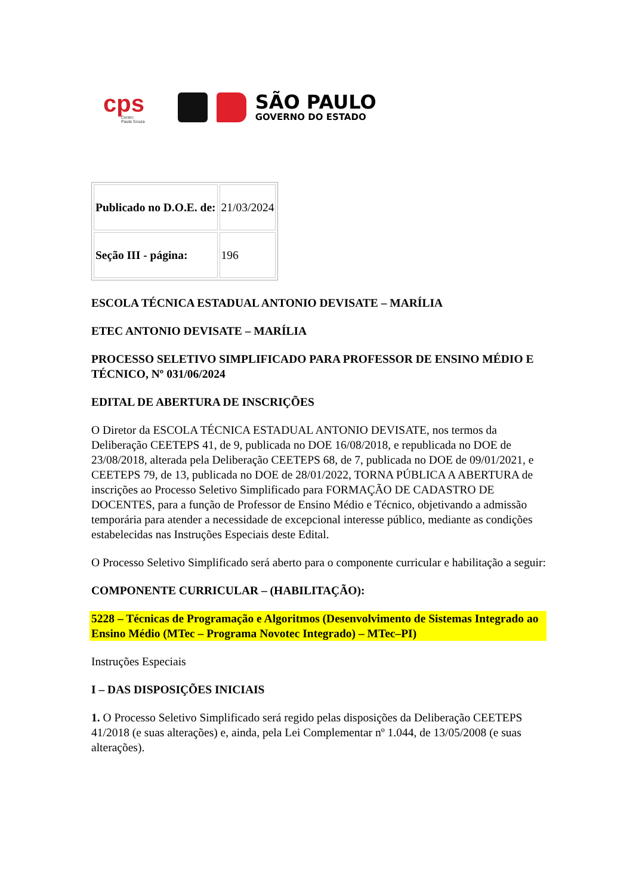cps
Centro
Paula Souza
SÃO PAULO
GOVERNO DO ESTADO
| Publicado no D.O.E. de: | 21/03/2024 |
| Seção III - página: | 196 |
ESCOLA TÉCNICA ESTADUAL ANTONIO DEVISATE – MARÍLIA
ETEC ANTONIO DEVISATE – MARÍLIA
PROCESSO SELETIVO SIMPLIFICADO PARA PROFESSOR DE ENSINO MÉDIO E TÉCNICO, Nº 031/06/2024
EDITAL DE ABERTURA DE INSCRIÇÕES
O Diretor da ESCOLA TÉCNICA ESTADUAL ANTONIO DEVISATE, nos termos da Deliberação CEETEPS 41, de 9, publicada no DOE 16/08/2018, e republicada no DOE de 23/08/2018, alterada pela Deliberação CEETEPS 68, de 7, publicada no DOE de 09/01/2021, e CEETEPS 79, de 13, publicada no DOE de 28/01/2022, TORNA PÚBLICA A ABERTURA de inscrições ao Processo Seletivo Simplificado para FORMAÇÃO DE CADASTRO DE DOCENTES, para a função de Professor de Ensino Médio e Técnico, objetivando a admissão temporária para atender a necessidade de excepcional interesse público, mediante as condições estabelecidas nas Instruções Especiais deste Edital.
O Processo Seletivo Simplificado será aberto para o componente curricular e habilitação a seguir:
COMPONENTE CURRICULAR – (HABILITAÇÃO):
5228 – Técnicas de Programação e Algoritmos (Desenvolvimento de Sistemas Integrado ao Ensino Médio (MTec – Programa Novotec Integrado) – MTec–PI)
Instruções Especiais
I – DAS DISPOSIÇÕES INICIAIS
1. O Processo Seletivo Simplificado será regido pelas disposições da Deliberação CEETEPS 41/2018 (e suas alterações) e, ainda, pela Lei Complementar nº 1.044, de 13/05/2008 (e suas alterações).